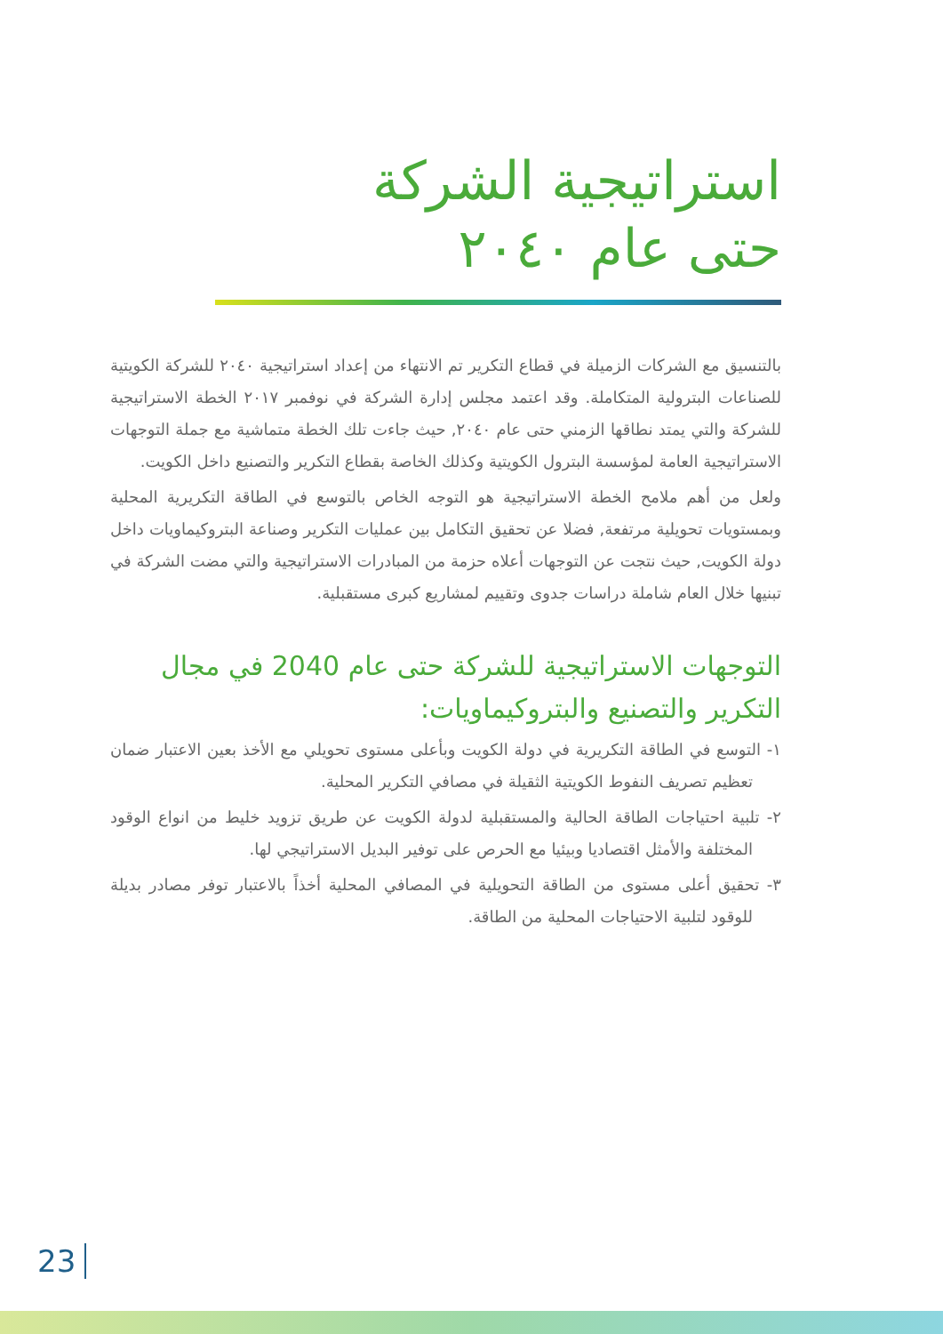استراتيجية الشركة
حتى عام ٢٠٤٠
بالتنسيق مع الشركات الزميلة في قطاع التكرير تم الانتهاء من إعداد استراتيجية ٢٠٤٠ للشركة الكويتية للصناعات البترولية المتكاملة. وقد اعتمد مجلس إدارة الشركة في نوفمبر ٢٠١٧ الخطة الاستراتيجية للشركة والتي يمتد نطاقها الزمني حتى عام ٢٠٤٠, حيث جاءت تلك الخطة متماشية مع جملة التوجهات الاستراتيجية العامة لمؤسسة البترول الكويتية وكذلك الخاصة بقطاع التكرير والتصنيع داخل الكويت.
ولعل من أهم ملامح الخطة الاستراتيجية هو التوجه الخاص بالتوسع في الطاقة التكريرية المحلية وبمستويات تحويلية مرتفعة, فضلا عن تحقيق التكامل بين عمليات التكرير وصناعة البتروكيماويات داخل دولة الكويت, حيث نتجت عن التوجهات أعلاه حزمة من المبادرات الاستراتيجية والتي مضت الشركة في تبنيها خلال العام شاملة دراسات جدوى وتقييم لمشاريع كبرى مستقبلية.
التوجهات الاستراتيجية للشركة حتى عام 2040 في مجال التكرير والتصنيع والبتروكيماويات:
١- التوسع في الطاقة التكريرية في دولة الكويت وبأعلى مستوى تحويلي مع الأخذ بعين الاعتبار ضمان تعظيم تصريف النفوط الكويتية الثقيلة في مصافي التكرير المحلية.
٢- تلبية احتياجات الطاقة الحالية والمستقبلية لدولة الكويت عن طريق تزويد خليط من انواع الوقود المختلفة والأمثل اقتصاديا وبيئيا مع الحرص على توفير البديل الاستراتيجي لها.
٣- تحقيق أعلى مستوى من الطاقة التحويلية في المصافي المحلية أخذاً بالاعتبار توفر مصادر بديلة للوقود لتلبية الاحتياجات المحلية من الطاقة.
23